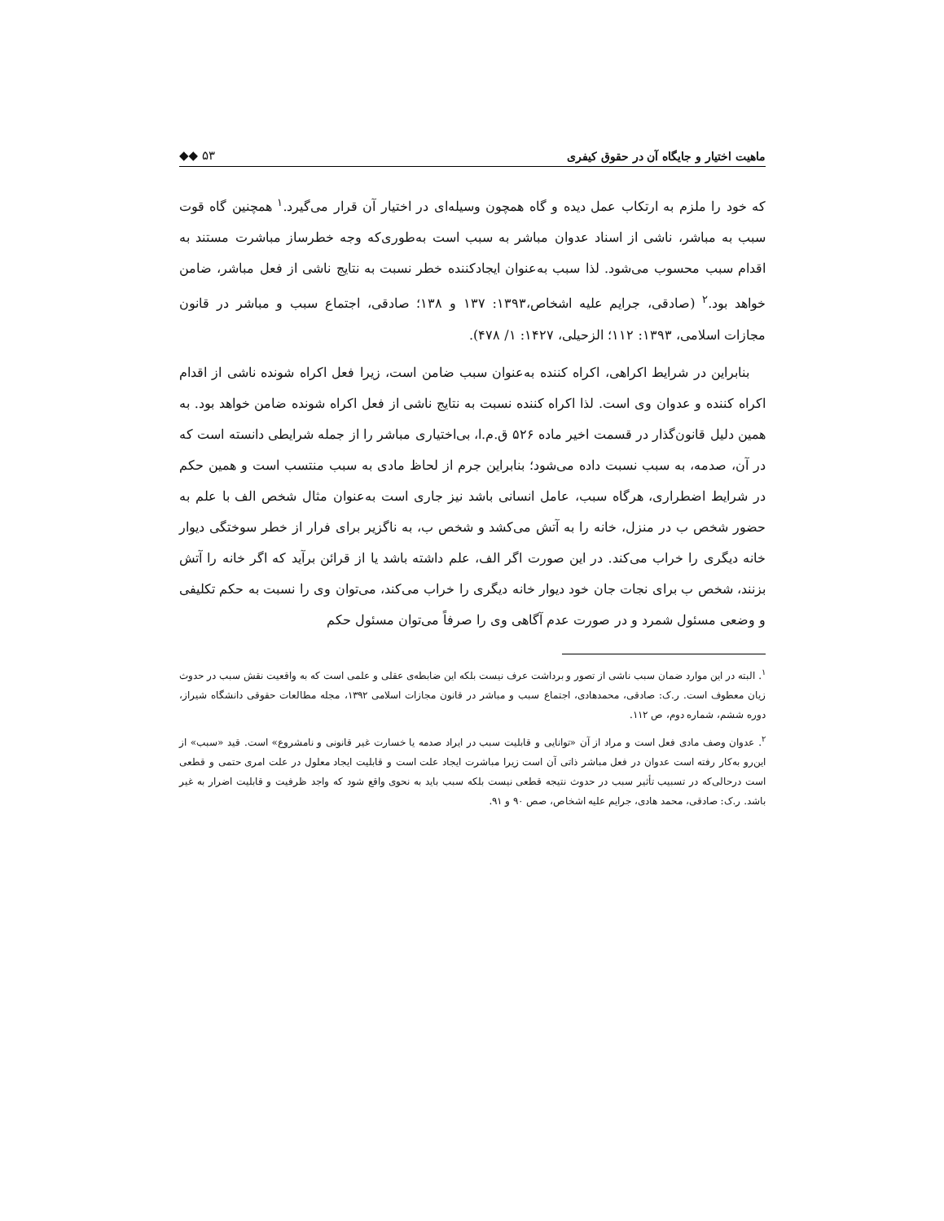ماهیت اختیار و جایگاه آن در حقوق کیفری ◆◆ ۵۳
که خود را ملزم به ارتکاب عمل دیده و گاه همچون وسیله‌ای در اختیار آن قرار می‌گیرد.<sup>۱</sup> همچنین گاه قوت سبب به مباشر، ناشی از اسناد عدوان مباشر به سبب است به‌طوری‌که وجه خطرساز مباشرت مستند به اقدام سبب محسوب می‌شود. لذا سبب به‌عنوان ایجادکننده خطر نسبت به نتایج ناشی از فعل مباشر، ضامن خواهد بود.<sup>۲</sup> (صادقی، جرایم علیه اشخاص،۱۳۹۳: ۱۳۷ و ۱۳۸؛ صادقی، اجتماع سبب و مباشر در قانون مجازات اسلامی، ۱۳۹۳: ۱۱۲؛ الزحیلی، ۱۴۲۷: ۱/ ۴۷۸).
بنابراین در شرایط اکراهی، اکراه کننده به‌عنوان سبب ضامن است، زیرا فعل اکراه شونده ناشی از اقدام اکراه کننده و عدوان وی است. لذا اکراه کننده نسبت به نتایج ناشی از فعل اکراه شونده ضامن خواهد بود. به همین دلیل قانون‌گذار در قسمت اخیر ماده ۵۲۶ ق.م.ا، بی‌اختیاری مباشر را از جمله شرایطی دانسته است که در آن، صدمه، به سبب نسبت داده می‌شود؛ بنابراین جرم از لحاظ مادی به سبب منتسب است و همین حکم در شرایط اضطراری، هرگاه سبب، عامل انسانی باشد نیز جاری است به‌عنوان مثال شخص الف با علم به حضور شخص ب در منزل، خانه را به آتش می‌کشد و شخص ب، به ناگزیر برای فرار از خطر سوختگی دیوار خانه دیگری را خراب می‌کند. در این صورت اگر الف، علم داشته باشد یا از قرائن برآید که اگر خانه را آتش بزنند، شخص ب برای نجات جان خود دیوار خانه دیگری را خراب می‌کند، می‌توان وی را نسبت به حکم تکلیفی و وضعی مسئول شمرد و در صورت عدم آگاهی وی را صرفاً می‌توان مسئول حکم
<sup>۱</sup>. البته در این موارد ضمان سبب ناشی از تصور و برداشت عرف نیست بلکه این ضابطه‌ی عقلی و علمی است که به واقعیت نقش سبب در حدوث زیان معطوف است. ر.ک: صادقی، محمدهادی، اجتماع سبب و مباشر در قانون مجازات اسلامی ۱۳۹۲، مجله مطالعات حقوقی دانشگاه شیراز، دوره ششم، شماره دوم، ص ۱۱۲.
<sup>۲</sup>. عدوان وصف مادی فعل است و مراد از آن «توانایی و قابلیت سبب در ایراد صدمه یا خسارت غیر قانونی و نامشروع» است. قید «سبب» از این‌رو به‌کار رفته است عدوان در فعل مباشر ذاتی آن است زیرا مباشرت ایجاد علت است و قابلیت ایجاد معلول در علت امری حتمی و قطعی است درحالی‌که در تسبیب تأثیر سبب در حدوث نتیجه قطعی نیست بلکه سبب باید به نحوی واقع شود که واجد ظرفیت و قابلیت اضرار به غیر باشد. ر.ک: صادقی، محمد هادی، جرایم علیه اشخاص، صص ۹۰ و ۹۱.